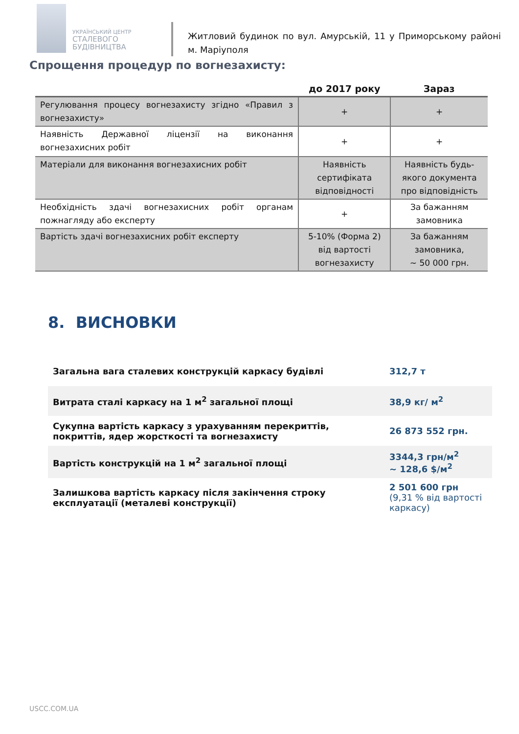УКРАЇНСЬКИЙ ЦЕНТР
СТАЛЕВОГО
БУДІВНИЦТВА
Житловий будинок по вул. Амурській, 11 у Приморському районі м. Маріуполя
Спрощення процедур по вогнезахисту:
| | до 2017 року | Зараз |
| --- | --- | --- |
| Регулювання процесу вогнезахисту згідно «Правил з вогнезахисту» | + | + |
| Наявність Державної ліцензії на виконання вогнезахисних робіт | + | + |
| Матеріали для виконання вогнезахисних робіт | Наявність сертифіката відповідності | Наявність будь-якого документа про відповідність |
| Необхідність здачі вогнезахисних робіт органам пожнагляду або експерту | + | За бажанням замовника |
| Вартість здачі вогнезахисних робіт експерту | 5-10% (Форма 2) від вартості вогнезахисту | За бажанням замовника, ~ 50 000 грн. |
8. ВИСНОВКИ
| Загальна вага сталевих конструкцій каркасу будівлі | 312,7 т |
| Витрата сталі каркасу на 1 м<sup>2</sup> загальної площі | 38,9 кг/ м<sup>2</sup> |
| Сукупна вартість каркасу з урахуванням перекриттів, покриттів, ядер жорсткості та вогнезахисту | 26 873 552 грн. |
| Вартість конструкцій на 1 м<sup>2</sup> загальної площі | 3344,3 грн/м<sup>2</sup> ~ 128,6 $/м<sup>2</sup> |
| Залишкова вартість каркасу після закінчення строку експлуатації (металеві конструкції) | 2 501 600 грн (9,31 % від вартості каркасу) |
USCC.COM.UA